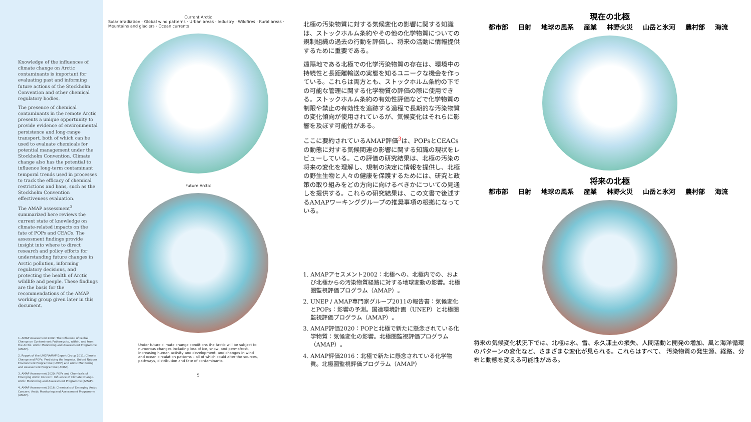Knowledge of the influences of climate change on Arctic contaminants is important for evaluating past and informing future actions of the Stockholm Convention and other chemical regulatory bodies.
The presence of chemical contaminants in the remote Arctic presents a unique opportunity to provide evidence of environmental persistence and long-range transport, both of which can be used to evaluate chemicals for potential management under the Stockholm Convention. Climate change also has the potential to influence long-term contaminant temporal trends used in processes to track the efficacy of chemical restrictions and bans, such as the Stockholm Convention effectiveness evaluation.
The AMAP assessment<sup>3</sup> summarized here reviews the current state of knowledge on climate-related impacts on the fate of POPs and CEACs. The assessment findings provide insight into where to direct research and policy efforts for understanding future changes in Arctic pollution, informing regulatory decisions, and protecting the health of Arctic wildlife and people. These findings are the basis for the recommendations of the AMAP working group given later in this document.
1. AMAP Assessment 2002: The Influence of Global Change on Contaminant Pathways to, within, and from the Arctic. Arctic Monitoring and Assessment Programme (AMAP).
2. Report of the UNEP/AMAP Expert Group 2011: Climate Change and POPs: Predicting the Impacts. United Nations Environment Programme (UNEP) and Arctic Monitoring and Assessment Programme (AMAP).
3. AMAP Assessment 2020: POPs and Chemicals of Emerging Arctic Concern: Influence of Climate Change. Arctic Monitoring and Assessment Programme (AMAP).
4. AMAP Assessment 2016: Chemicals of Emerging Arctic Concern. Arctic Monitoring and Assessment Programme (AMAP).
Current Arctic
Solar irradiation · Global wind patterns · Urban areas · Industry · Wildfires · Rural areas · Mountains and glaciers · Ocean currents
Future Arctic
Under future climate change conditions the Arctic will be subject to numerous changes including loss of ice, snow, and permafrost, increasing human activity and development, and changes in wind and ocean circulation patterns – all of which could alter the sources, pathways, distribution and fate of contaminants.
5
北極の汚染物質に対する気候変化の影響に関する知識は、ストックホルム条約やその他の化学物質についての規制組織の過去の行動を評価し、将来の活動に情報提供するために重要である。
遠隔地である北極での化学汚染物質の存在は、環境中の持続性と長距離輸送の実態を知るユニークな機会を作っている。これらは両方とも、ストックホルム条約の下での可能な管理に関する化学物質の評価の際に使用できる。ストックホルム条約の有効性評価などで化学物質の制限や禁止の有効性を追跡する過程で長期的な汚染物質の変化傾向が使用されているが、気候変化はそれらに影響を及ぼす可能性がある。
ここに要約されているAMAP評価<sup>3</sup>は、POPsとCEACsの動態に対する気候関連の影響に関する知識の現状をレビューしている。この評価の研究結果は、北極の汚染の将来の変化を理解し、規制の決定に情報を提供し、北極の野生生物と人々の健康を保護するためには、研究と政策の取り組みをどの方向に向けるべきかについての見通しを提供する。これらの研究結果は、この文書で後述するAMAPワーキンググループの推奨事項の根拠になっている。
1. AMAPアセスメント2002：北極への、北極内での、および北極からの汚染物質経路に対する地球変動の影響。北極圏監視評価プログラム（AMAP）。
2. UNEP / AMAP専門家グループ2011の報告書：気候変化とPOPs：影響の予測。国連環境計画（UNEP）と北極圏監視評価プログラム（AMAP）。
3. AMAP評価2020：POPと北極で新たに懸念されている化学物質：気候変化の影響。北極圏監視評価プログラム（AMAP）。
4. AMAP評価2016：北極で新たに懸念されている化学物質。北極圏監視評価プログラム（AMAP）
現在の北極
都市部 日射 地球の風系 産業 林野火災 山岳と氷河 農村部 海流
将来の北極
都市部 日射 地球の風系 産業 林野火災 山岳と氷河 農村部 海流
将来の気候変化状況下では、北極は氷、雪、永久凍土の損失、人間活動と開発の増加、風と海洋循環のパターンの変化など、さまざまな変化が見られる。これらはすべて、 汚染物質の発生源、経路、分布と動態を変える可能性がある。